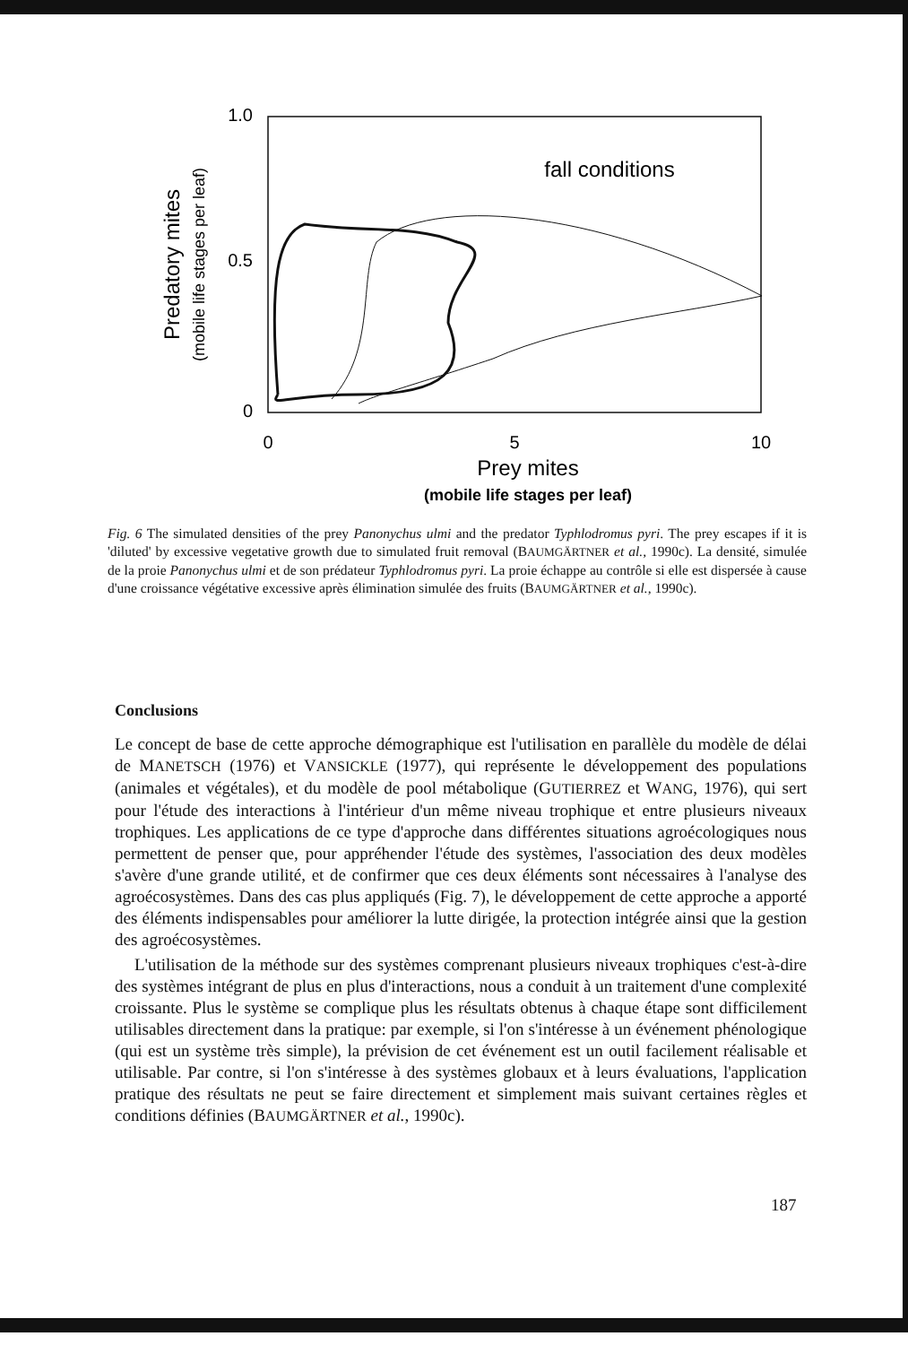1.0
0.5
0
0
5
10
Prey mites
(mobile life stages per leaf)
Predatory mites
(mobile life stages per leaf)
fall conditions
Fig. 6 The simulated densities of the prey Panonychus ulmi and the predator Typhlodromus pyri. The prey escapes if it is 'diluted' by excessive vegetative growth due to simulated fruit removal (BAUMGÄRTNER et al., 1990c). La densité, simulée de la proie Panonychus ulmi et de son prédateur Typhlodromus pyri. La proie échappe au contrôle si elle est dispersée à cause d'une croissance végétative excessive après élimination simulée des fruits (BAUMGÄRTNER et al., 1990c).
Conclusions
Le concept de base de cette approche démographique est l'utilisation en parallèle du modèle de délai de MANETSCH (1976) et VANSICKLE (1977), qui représente le développement des populations (animales et végétales), et du modèle de pool métabolique (GUTIERREZ et WANG, 1976), qui sert pour l'étude des interactions à l'intérieur d'un même niveau trophique et entre plusieurs niveaux trophiques. Les applications de ce type d'approche dans différentes situations agroécologiques nous permettent de penser que, pour appréhender l'étude des systèmes, l'association des deux modèles s'avère d'une grande utilité, et de confirmer que ces deux éléments sont nécessaires à l'analyse des agroécosystèmes. Dans des cas plus appliqués (Fig. 7), le développement de cette approche a apporté des éléments indispensables pour améliorer la lutte dirigée, la protection intégrée ainsi que la gestion des agroécosystèmes.
L'utilisation de la méthode sur des systèmes comprenant plusieurs niveaux trophiques c'est-à-dire des systèmes intégrant de plus en plus d'interactions, nous a conduit à un traitement d'une complexité croissante. Plus le système se complique plus les résultats obtenus à chaque étape sont difficilement utilisables directement dans la pratique: par exemple, si l'on s'intéresse à un événement phénologique (qui est un système très simple), la prévision de cet événement est un outil facilement réalisable et utilisable. Par contre, si l'on s'intéresse à des systèmes globaux et à leurs évaluations, l'application pratique des résultats ne peut se faire directement et simplement mais suivant certaines règles et conditions définies (BAUMGÄRTNER et al., 1990c).
187